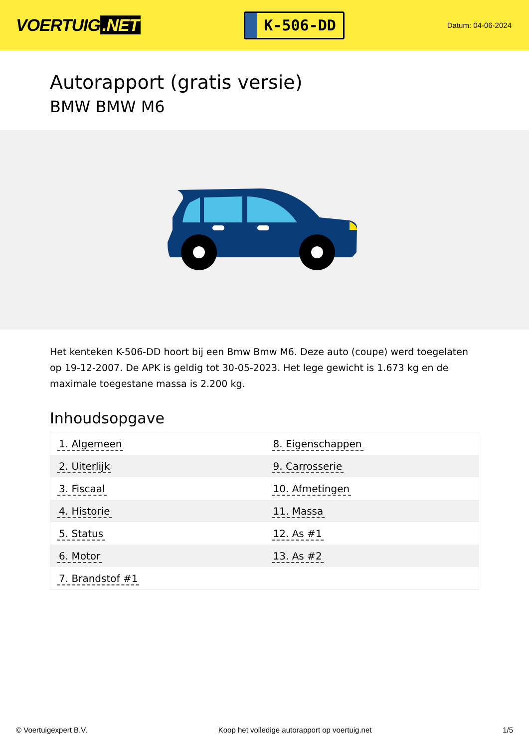VOERTUIG.NET
K-506-DD
Datum: 04-06-2024
Autorapport (gratis versie)
BMW BMW M6
Het kenteken K-506-DD hoort bij een Bmw Bmw M6. Deze auto (coupe) werd toegelaten op 19-12-2007. De APK is geldig tot 30-05-2023. Het lege gewicht is 1.673 kg en de maximale toegestane massa is 2.200 kg.
Inhoudsopgave
| 1. Algemeen | 8. Eigenschappen |
| 2. Uiterlijk | 9. Carrosserie |
| 3. Fiscaal | 10. Afmetingen |
| 4. Historie | 11. Massa |
| 5. Status | 12. As #1 |
| 6. Motor | 13. As #2 |
| 7. Brandstof #1 | |
© Voertuigexpert B.V. Koop het volledige autorapport op voertuig.net 1/5